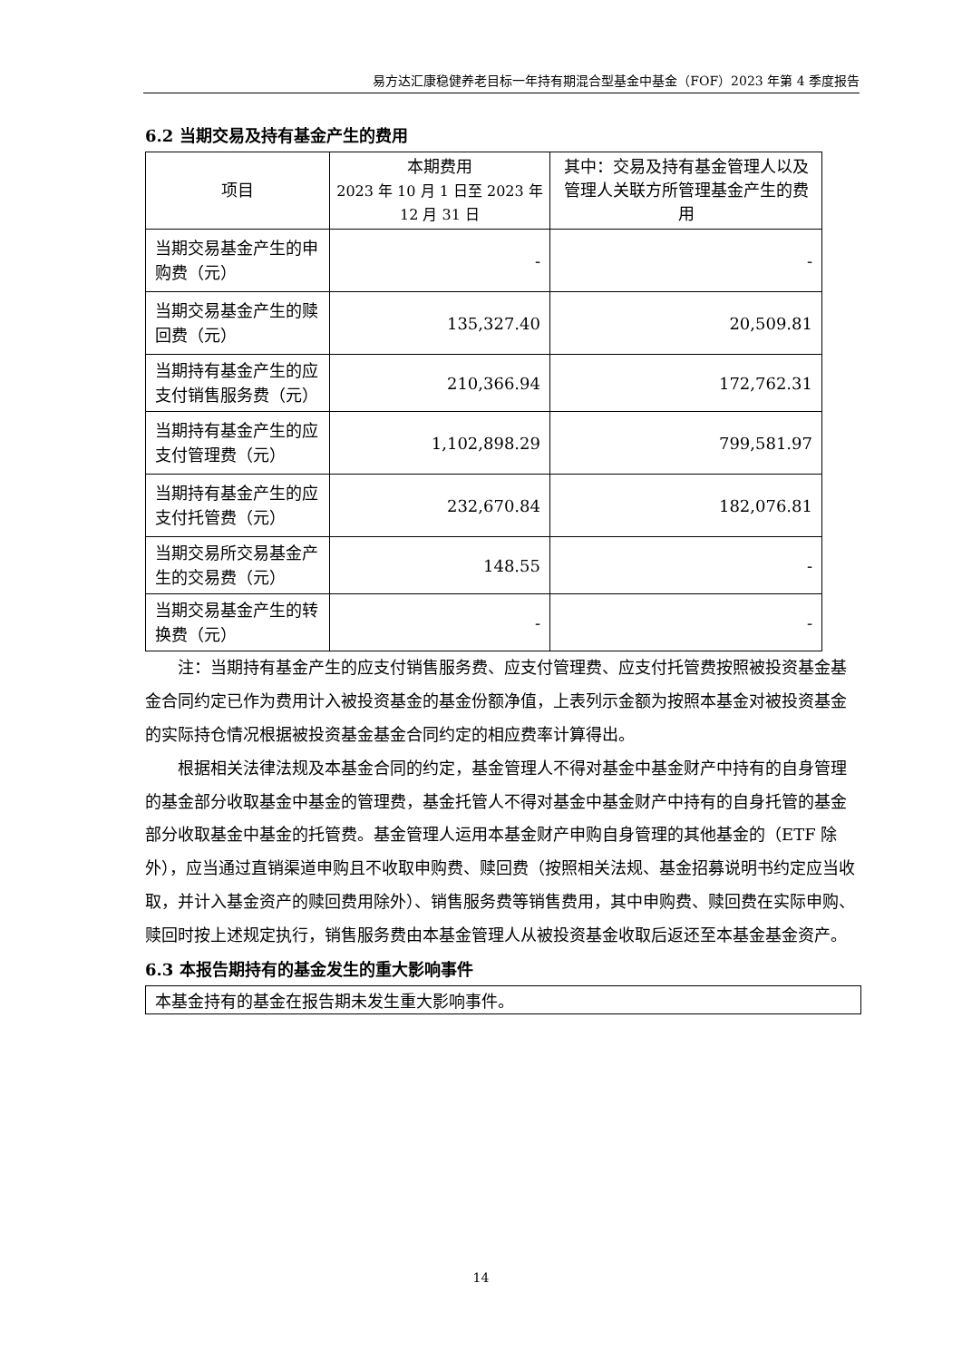易方达汇康稳健养老目标一年持有期混合型基金中基金（FOF）2023 年第 4 季度报告
6.2 当期交易及持有基金产生的费用
| 项目 | 本期费用 2023 年 10 月 1 日至 2023 年 12 月 31 日 | 其中：交易及持有基金管理人以及管理人关联方所管理基金产生的费用 |
| --- | --- | --- |
| 当期交易基金产生的申购费（元） | - | - |
| 当期交易基金产生的赎回费（元） | 135,327.40 | 20,509.81 |
| 当期持有基金产生的应支付销售服务费（元） | 210,366.94 | 172,762.31 |
| 当期持有基金产生的应支付管理费（元） | 1,102,898.29 | 799,581.97 |
| 当期持有基金产生的应支付托管费（元） | 232,670.84 | 182,076.81 |
| 当期交易所交易基金产生的交易费（元） | 148.55 | - |
| 当期交易基金产生的转换费（元） | - | - |
注：当期持有基金产生的应支付销售服务费、应支付管理费、应支付托管费按照被投资基金基金合同约定已作为费用计入被投资基金的基金份额净值，上表列示金额为按照本基金对被投资基金的实际持仓情况根据被投资基金基金合同约定的相应费率计算得出。
根据相关法律法规及本基金合同的约定，基金管理人不得对基金中基金财产中持有的自身管理的基金部分收取基金中基金的管理费，基金托管人不得对基金中基金财产中持有的自身托管的基金部分收取基金中基金的托管费。基金管理人运用本基金财产申购自身管理的其他基金的（ETF 除外），应当通过直销渠道申购且不收取申购费、赎回费（按照相关法规、基金招募说明书约定应当收取，并计入基金资产的赎回费用除外）、销售服务费等销售费用，其中申购费、赎回费在实际申购、赎回时按上述规定执行，销售服务费由本基金管理人从被投资基金收取后返还至本基金基金资产。
6.3 本报告期持有的基金发生的重大影响事件
本基金持有的基金在报告期未发生重大影响事件。
14